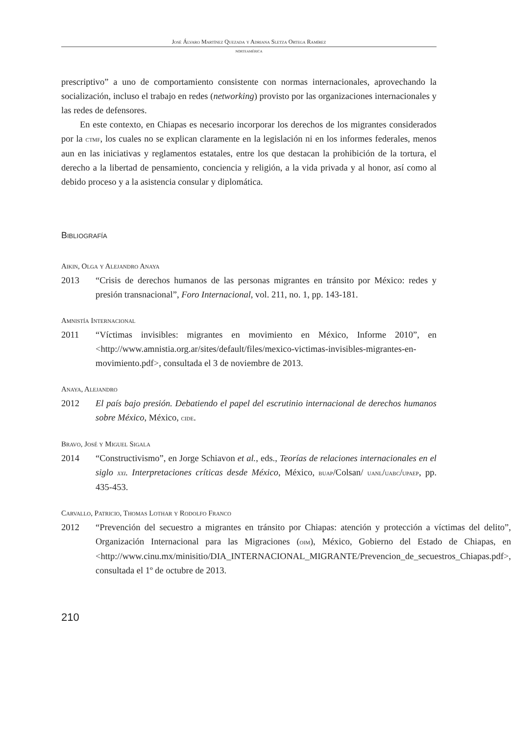José Álvaro Martínez Quezada y Adriana Sletza Ortega Ramírez
norteamérica
prescriptivo” a uno de comportamiento consistente con normas internacionales, aprovechando la socialización, incluso el trabajo en redes (networking) provisto por las organizaciones internacionales y las redes de defensores.
En este contexto, en Chiapas es necesario incorporar los derechos de los migrantes considerados por la ctmf, los cuales no se explican claramente en la legislación ni en los informes federales, menos aun en las iniciativas y reglamentos estatales, entre los que destacan la prohibición de la tortura, el derecho a la libertad de pensamiento, conciencia y religión, a la vida privada y al honor, así como al debido proceso y a la asistencia consular y diplomática.
Bibliografía
Aikin, Olga y Alejandro Anaya
2013 “Crisis de derechos humanos de las personas migrantes en tránsito por México: redes y presión transnacional”, Foro Internacional, vol. 211, no. 1, pp. 143-181.
Amnistía Internacional
2011 “Víctimas invisibles: migrantes en movimiento en México, Informe 2010”, en <http://www.amnistia.org.ar/sites/default/files/mexico-victimas-invisibles-migrantes-en-movimiento.pdf>, consultada el 3 de noviembre de 2013.
Anaya, Alejandro
2012 El país bajo presión. Debatiendo el papel del escrutinio internacional de derechos humanos sobre México, México, cide.
Bravo, José y Miguel Sigala
2014 “Constructivismo”, en Jorge Schiavon et al., eds., Teorías de relaciones internacionales en el siglo xxi. Interpretaciones críticas desde México, México, buap/Colsan/ uanl/uabc/upaep, pp. 435-453.
Carvallo, Patricio, Thomas Lothar y Rodolfo Franco
2012 “Prevención del secuestro a migrantes en tránsito por Chiapas: atención y protección a víctimas del delito”, Organización Internacional para las Migraciones (oim), México, Gobierno del Estado de Chiapas, en <http://www.cinu.mx/minisitio/DIA_INTERNACIONAL_MIGRANTE/Prevencion_de_secuestros_Chiapas.pdf>, consultada el 1º de octubre de 2013.
210